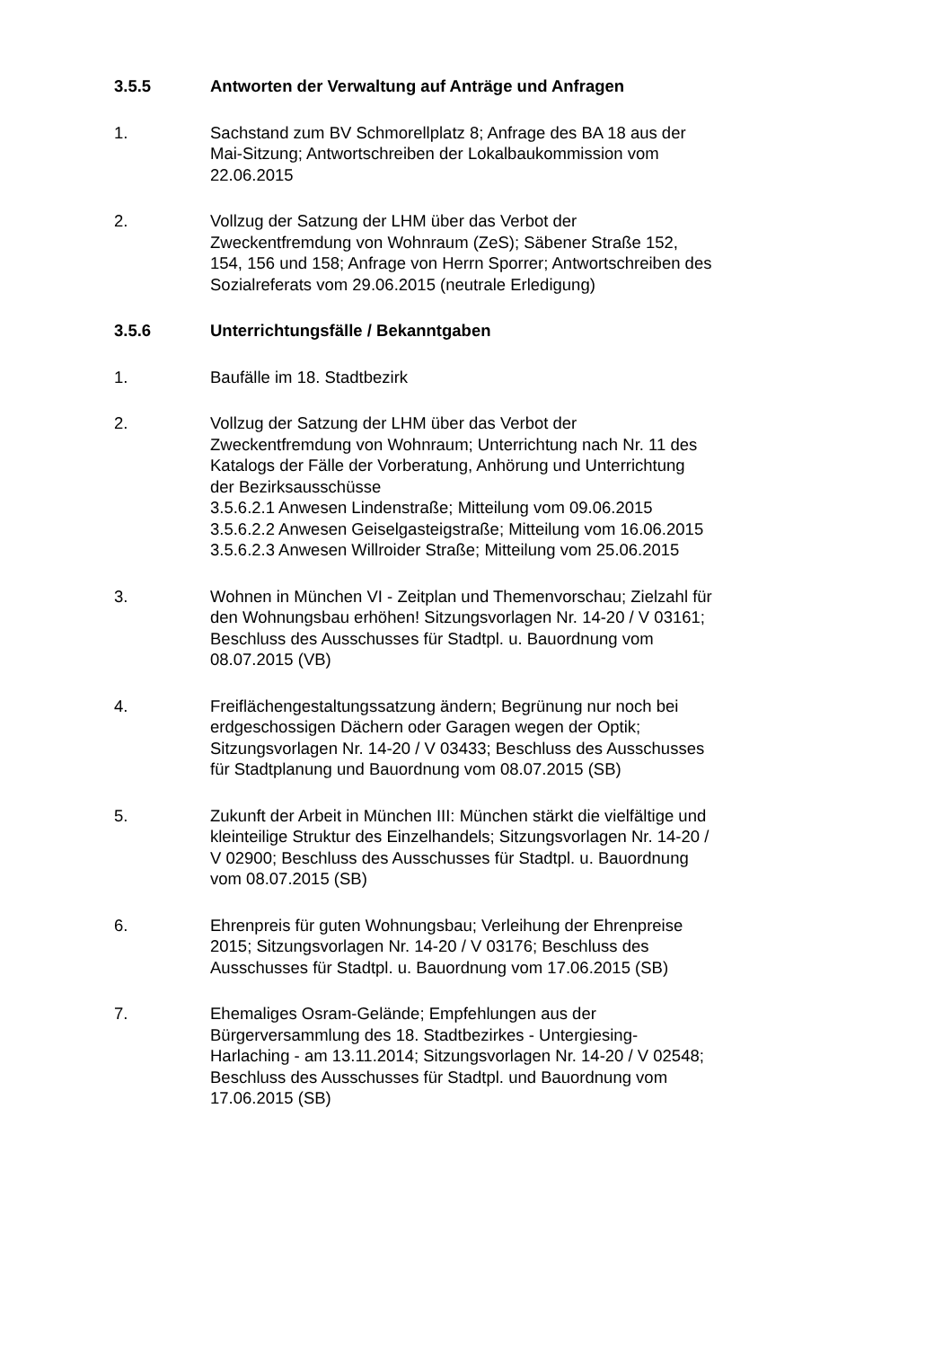3.5.5 Antworten der Verwaltung auf Anträge und Anfragen
1. Sachstand zum BV Schmorellplatz 8; Anfrage des BA 18 aus der Mai-Sitzung; Antwortschreiben der Lokalbaukommission vom 22.06.2015
2. Vollzug der Satzung der LHM über das Verbot der Zweckentfremdung von Wohnraum (ZeS); Säbener Straße 152, 154, 156 und 158; Anfrage von Herrn Sporrer; Antwortschreiben des Sozialreferats vom 29.06.2015 (neutrale Erledigung)
3.5.6 Unterrichtungsfälle / Bekanntgaben
1. Baufälle im 18. Stadtbezirk
2. Vollzug der Satzung der LHM über das Verbot der Zweckentfremdung von Wohnraum; Unterrichtung nach Nr. 11 des Katalogs der Fälle der Vorberatung, Anhörung und Unterrichtung der Bezirksausschüsse
3.5.6.2.1 Anwesen Lindenstraße; Mitteilung vom 09.06.2015
3.5.6.2.2 Anwesen Geiselgasteigstraße; Mitteilung vom 16.06.2015
3.5.6.2.3 Anwesen Willroider Straße; Mitteilung vom 25.06.2015
3. Wohnen in München VI - Zeitplan und Themenvorschau; Zielzahl für den Wohnungsbau erhöhen! Sitzungsvorlagen Nr. 14-20 / V 03161; Beschluss des Ausschusses für Stadtpl. u. Bauordnung vom 08.07.2015 (VB)
4. Freiflächengestaltungssatzung ändern; Begrünung nur noch bei erdgeschossigen Dächern oder Garagen wegen der Optik; Sitzungsvorlagen Nr. 14-20 / V 03433; Beschluss des Ausschusses für Stadtplanung und Bauordnung vom 08.07.2015 (SB)
5. Zukunft der Arbeit in München III: München stärkt die vielfältige und kleinteilige Struktur des Einzelhandels; Sitzungsvorlagen Nr. 14-20 / V 02900; Beschluss des Ausschusses für Stadtpl. u. Bauordnung vom 08.07.2015 (SB)
6. Ehrenpreis für guten Wohnungsbau; Verleihung der Ehrenpreise 2015; Sitzungsvorlagen Nr. 14-20 / V 03176; Beschluss des Ausschusses für Stadtpl. u. Bauordnung vom 17.06.2015 (SB)
7. Ehemaliges Osram-Gelände; Empfehlungen aus der Bürgerversammlung des 18. Stadtbezirkes - Untergiesing-Harlaching - am 13.11.2014; Sitzungsvorlagen Nr. 14-20 / V 02548; Beschluss des Ausschusses für Stadtpl. und Bauordnung vom 17.06.2015 (SB)